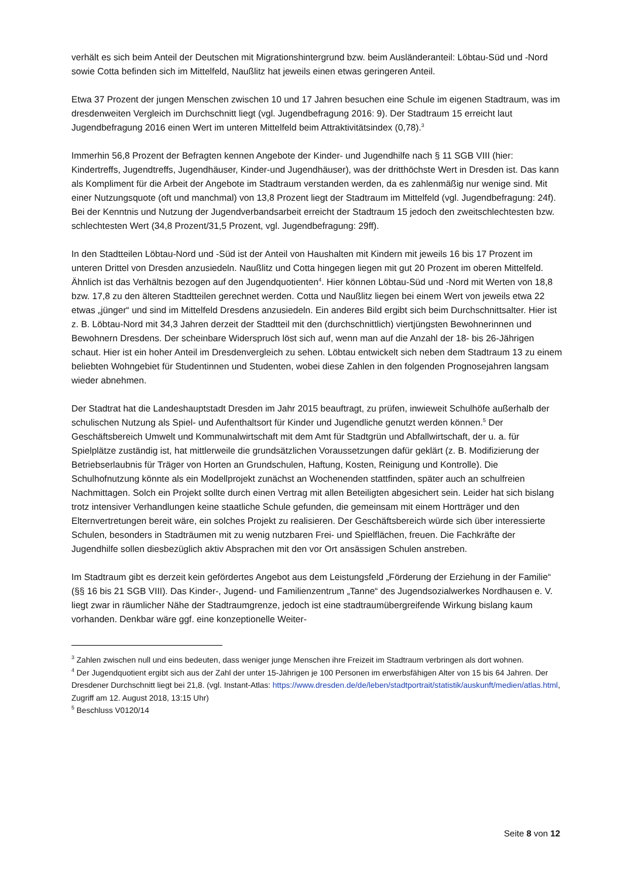verhält es sich beim Anteil der Deutschen mit Migrationshintergrund bzw. beim Ausländeranteil: Löbtau-Süd und -Nord sowie Cotta befinden sich im Mittelfeld, Naußlitz hat jeweils einen etwas geringeren Anteil.
Etwa 37 Prozent der jungen Menschen zwischen 10 und 17 Jahren besuchen eine Schule im eigenen Stadtraum, was im dresdenweiten Vergleich im Durchschnitt liegt (vgl. Jugendbefragung 2016: 9). Der Stadtraum 15 erreicht laut Jugendbefragung 2016 einen Wert im unteren Mittelfeld beim Attraktivitätsindex (0,78).<sup>3</sup>
Immerhin 56,8 Prozent der Befragten kennen Angebote der Kinder- und Jugendhilfe nach § 11 SGB VIII (hier: Kindertreffs, Jugendtreffs, Jugendhäuser, Kinder-und Jugendhäuser), was der dritthöchste Wert in Dresden ist. Das kann als Kompliment für die Arbeit der Angebote im Stadtraum verstanden werden, da es zahlenmäßig nur wenige sind. Mit einer Nutzungsquote (oft und manchmal) von 13,8 Prozent liegt der Stadtraum im Mittelfeld (vgl. Jugendbefragung: 24f). Bei der Kenntnis und Nutzung der Jugendverbandsarbeit erreicht der Stadtraum 15 jedoch den zweitschlechtesten bzw. schlechtesten Wert (34,8 Prozent/31,5 Prozent, vgl. Jugendbefragung: 29ff).
In den Stadtteilen Löbtau-Nord und -Süd ist der Anteil von Haushalten mit Kindern mit jeweils 16 bis 17 Prozent im unteren Drittel von Dresden anzusiedeln. Naußlitz und Cotta hingegen liegen mit gut 20 Prozent im oberen Mittelfeld. Ähnlich ist das Verhältnis bezogen auf den Jugendquotienten<sup>4</sup>. Hier können Löbtau-Süd und -Nord mit Werten von 18,8 bzw. 17,8 zu den älteren Stadtteilen gerechnet werden. Cotta und Naußlitz liegen bei einem Wert von jeweils etwa 22 etwas „jünger“ und sind im Mittelfeld Dresdens anzusiedeln. Ein anderes Bild ergibt sich beim Durchschnittsalter. Hier ist z. B. Löbtau-Nord mit 34,3 Jahren derzeit der Stadtteil mit den (durchschnittlich) viertjüngsten Bewohnerinnen und Bewohnern Dresdens. Der scheinbare Widerspruch löst sich auf, wenn man auf die Anzahl der 18- bis 26-Jährigen schaut. Hier ist ein hoher Anteil im Dresdenvergleich zu sehen. Löbtau entwickelt sich neben dem Stadtraum 13 zu einem beliebten Wohngebiet für Studentinnen und Studenten, wobei diese Zahlen in den folgenden Prognosejahren langsam wieder abnehmen.
Der Stadtrat hat die Landeshauptstadt Dresden im Jahr 2015 beauftragt, zu prüfen, inwieweit Schulhöfe außerhalb der schulischen Nutzung als Spiel- und Aufenthaltsort für Kinder und Jugendliche genutzt werden können.<sup>5</sup> Der Geschäftsbereich Umwelt und Kommunalwirtschaft mit dem Amt für Stadtgrün und Abfallwirtschaft, der u. a. für Spielplätze zuständig ist, hat mittlerweile die grundsätzlichen Voraussetzungen dafür geklärt (z. B. Modifizierung der Betriebserlaubnis für Träger von Horten an Grundschulen, Haftung, Kosten, Reinigung und Kontrolle). Die Schulhofnutzung könnte als ein Modellprojekt zunächst an Wochenenden stattfinden, später auch an schulfreien Nachmittagen. Solch ein Projekt sollte durch einen Vertrag mit allen Beteiligten abgesichert sein. Leider hat sich bislang trotz intensiver Verhandlungen keine staatliche Schule gefunden, die gemeinsam mit einem Hortträger und den Elternvertretungen bereit wäre, ein solches Projekt zu realisieren. Der Geschäftsbereich würde sich über interessierte Schulen, besonders in Stadträumen mit zu wenig nutzbaren Frei- und Spielflächen, freuen. Die Fachkräfte der Jugendhilfe sollen diesbezüglich aktiv Absprachen mit den vor Ort ansässigen Schulen anstreben.
Im Stadtraum gibt es derzeit kein gefördertes Angebot aus dem Leistungsfeld „Förderung der Erziehung in der Familie“ (§§ 16 bis 21 SGB VIII). Das Kinder-, Jugend- und Familienzentrum „Tanne“ des Jugendsozialwerkes Nordhausen e. V. liegt zwar in räumlicher Nähe der Stadtraumgrenze, jedoch ist eine stadtraumübergreifende Wirkung bislang kaum vorhanden. Denkbar wäre ggf. eine konzeptionelle Weiter-
<sup>3</sup> Zahlen zwischen null und eins bedeuten, dass weniger junge Menschen ihre Freizeit im Stadtraum verbringen als dort wohnen.
<sup>4</sup> Der Jugendquotient ergibt sich aus der Zahl der unter 15-Jährigen je 100 Personen im erwerbsfähigen Alter von 15 bis 64 Jahren. Der Dresdener Durchschnitt liegt bei 21,8. (vgl. Instant-Atlas: https://www.dresden.de/de/leben/stadtportrait/statistik/auskunft/medien/atlas.html, Zugriff am 12. August 2018, 13:15 Uhr)
<sup>5</sup> Beschluss V0120/14
Seite 8 von 12